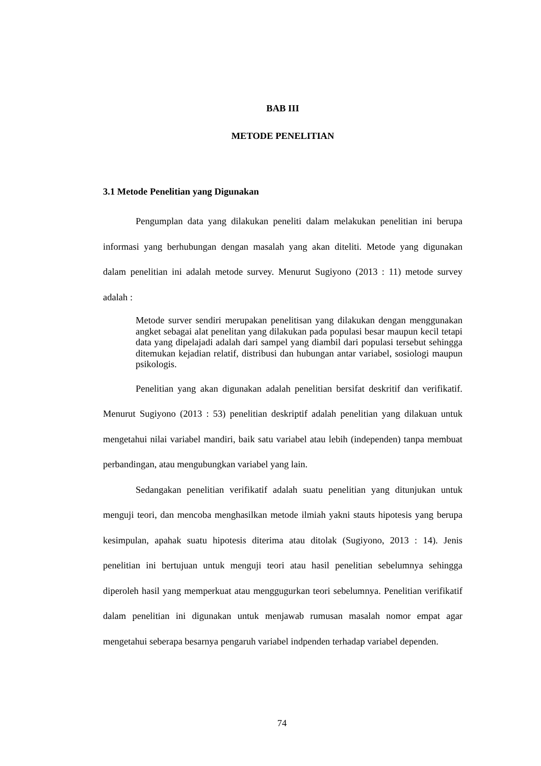BAB III
METODE PENELITIAN
3.1 Metode Penelitian yang Digunakan
Pengumplan data yang dilakukan peneliti dalam melakukan penelitian ini berupa informasi yang berhubungan dengan masalah yang akan diteliti. Metode yang digunakan dalam penelitian ini adalah metode survey. Menurut Sugiyono (2013 : 11) metode survey adalah :
Metode surver sendiri merupakan penelitisan yang dilakukan dengan menggunakan angket sebagai alat penelitan yang dilakukan pada populasi besar maupun kecil tetapi data yang dipelajadi adalah dari sampel yang diambil dari populasi tersebut sehingga ditemukan kejadian relatif, distribusi dan hubungan antar variabel, sosiologi maupun psikologis.
Penelitian yang akan digunakan adalah penelitian bersifat deskritif dan verifikatif. Menurut Sugiyono (2013 : 53) penelitian deskriptif adalah penelitian yang dilakuan untuk mengetahui nilai variabel mandiri, baik satu variabel atau lebih (independen) tanpa membuat perbandingan, atau mengubungkan variabel yang lain.
Sedangakan penelitian verifikatif adalah suatu penelitian yang ditunjukan untuk menguji teori, dan mencoba menghasilkan metode ilmiah yakni stauts hipotesis yang berupa kesimpulan, apahak suatu hipotesis diterima atau ditolak (Sugiyono, 2013 : 14). Jenis penelitian ini bertujuan untuk menguji teori atau hasil penelitian sebelumnya sehingga diperoleh hasil yang memperkuat atau menggugurkan teori sebelumnya. Penelitian verifikatif dalam penelitian ini digunakan untuk menjawab rumusan masalah nomor empat agar mengetahui seberapa besarnya pengaruh variabel indpenden terhadap variabel dependen.
74